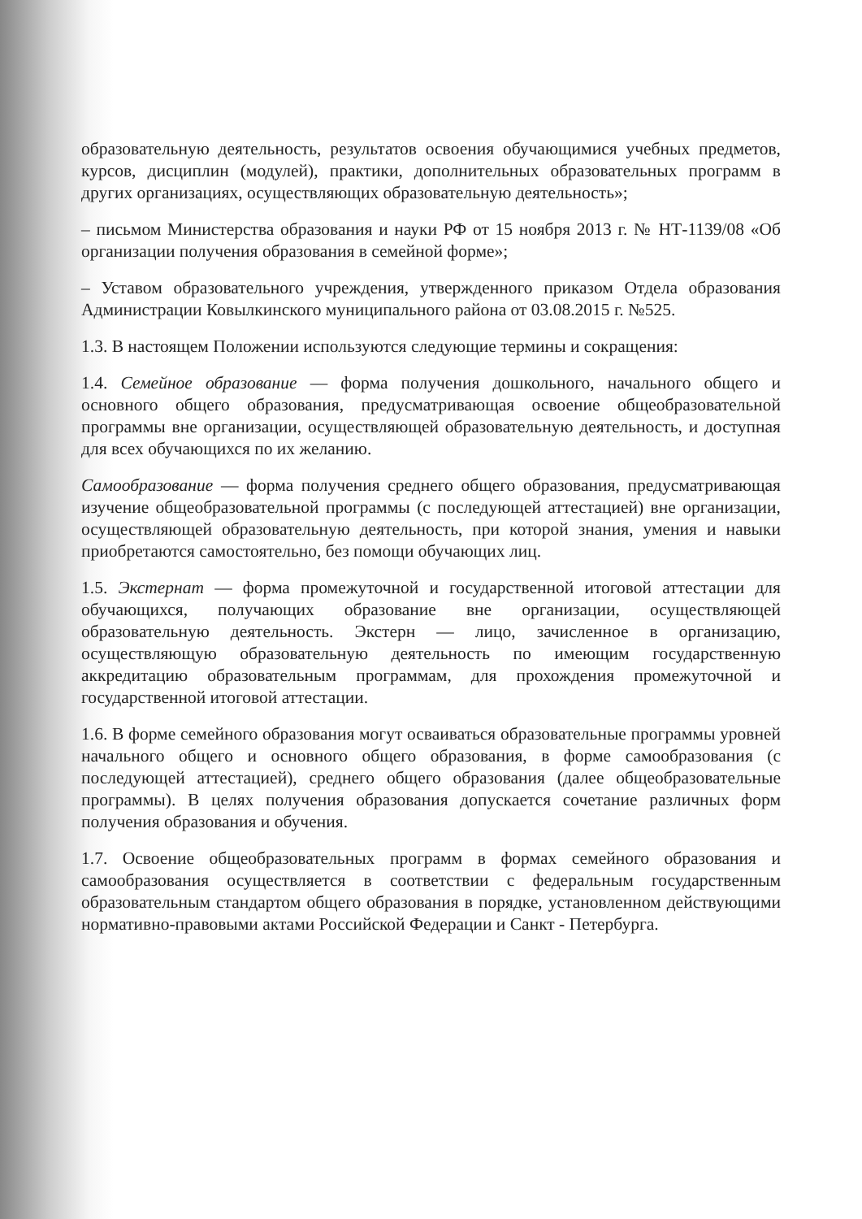образовательную деятельность, результатов освоения обучающимися учебных предметов, курсов, дисциплин (модулей), практики, дополнительных образовательных программ в других организациях, осуществляющих образовательную деятельность»;
– письмом Министерства образования и науки РФ от 15 ноября 2013 г. № НТ-1139/08 «Об организации получения образования в семейной форме»;
– Уставом образовательного учреждения, утвержденного приказом Отдела образования Администрации Ковылкинского муниципального района от 03.08.2015 г. №525.
1.3. В настоящем Положении используются следующие термины и сокращения:
1.4. Семейное образование — форма получения дошкольного, начального общего и основного общего образования, предусматривающая освоение общеобразовательной программы вне организации, осуществляющей образовательную деятельность, и доступная для всех обучающихся по их желанию.
Самообразование — форма получения среднего общего образования, предусматривающая изучение общеобразовательной программы (с последующей аттестацией) вне организации, осуществляющей образовательную деятельность, при которой знания, умения и навыки приобретаются самостоятельно, без помощи обучающих лиц.
1.5. Экстернат — форма промежуточной и государственной итоговой аттестации для обучающихся, получающих образование вне организации, осуществляющей образовательную деятельность. Экстерн — лицо, зачисленное в организацию, осуществляющую образовательную деятельность по имеющим государственную аккредитацию образовательным программам, для прохождения промежуточной и государственной итоговой аттестации.
1.6. В форме семейного образования могут осваиваться образовательные программы уровней начального общего и основного общего образования, в форме самообразования (с последующей аттестацией), среднего общего образования (далее общеобразовательные программы). В целях получения образования допускается сочетание различных форм получения образования и обучения.
1.7. Освоение общеобразовательных программ в формах семейного образования и самообразования осуществляется в соответствии с федеральным государственным образовательным стандартом общего образования в порядке, установленном действующими нормативно-правовыми актами Российской Федерации и Санкт - Петербурга.